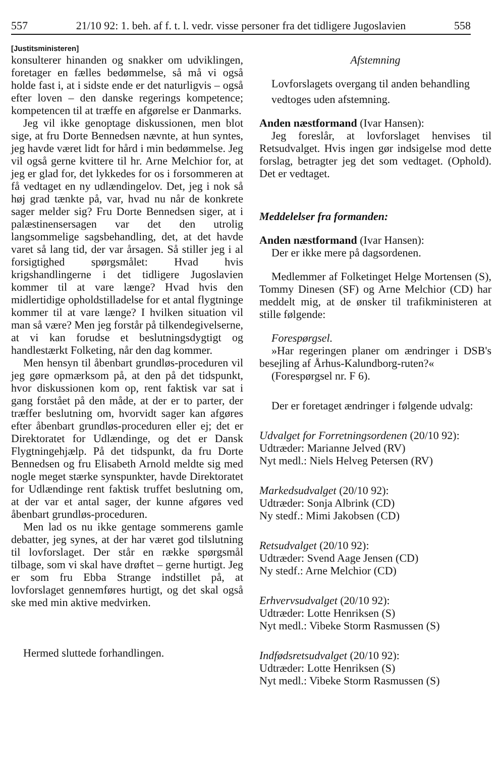557 21/10 92: 1. beh. af f. t. l. vedr. visse personer fra det tidligere Jugoslavien 558
[Justitsministeren]
konsulterer hinanden og snakker om udviklingen, foretager en fælles bedømmelse, så må vi også holde fast i, at i sidste ende er det naturligvis – også efter loven – den danske regerings kompetence; kompetencen til at træffe en afgørelse er Danmarks.
Jeg vil ikke genoptage diskussionen, men blot sige, at fru Dorte Bennedsen nævnte, at hun syntes, jeg havde været lidt for hård i min bedømmelse. Jeg vil også gerne kvittere til hr. Arne Melchior for, at jeg er glad for, det lykkedes for os i forsommeren at få vedtaget en ny udlændingelov. Det, jeg i nok så høj grad tænkte på, var, hvad nu når de konkrete sager melder sig? Fru Dorte Bennedsen siger, at i palæstinensersagen var det den utrolig langsommelige sagsbehandling, det, at det havde varet så lang tid, der var årsagen. Så stiller jeg i al forsigtighed spørgsmålet: Hvad hvis krigshandlingerne i det tidligere Jugoslavien kommer til at vare længe? Hvad hvis den midlertidige opholdstilladelse for et antal flygtninge kommer til at vare længe? I hvilken situation vil man så være? Men jeg forstår på tilkendegivelserne, at vi kan forudse et beslutningsdygtigt og handlestærkt Folketing, når den dag kommer.
Men hensyn til åbenbart grundløs-proceduren vil jeg gøre opmærksom på, at den på det tidspunkt, hvor diskussionen kom op, rent faktisk var sat i gang forstået på den måde, at der er to parter, der træffer beslutning om, hvorvidt sager kan afgøres efter åbenbart grundløs-proceduren eller ej; det er Direktoratet for Udlændinge, og det er Dansk Flygtningehjælp. På det tidspunkt, da fru Dorte Bennedsen og fru Elisabeth Arnold meldte sig med nogle meget stærke synspunkter, havde Direktoratet for Udlændinge rent faktisk truffet beslutning om, at der var et antal sager, der kunne afgøres ved åbenbart grundløs-proceduren.
Men lad os nu ikke gentage sommerens gamle debatter, jeg synes, at der har været god tilslutning til lovforslaget. Der står en række spørgsmål tilbage, som vi skal have drøftet – gerne hurtigt. Jeg er som fru Ebba Strange indstillet på, at lovforslaget gennemføres hurtigt, og det skal også ske med min aktive medvirken.
Hermed sluttede forhandlingen.
Afstemning
Lovforslagets overgang til anden behandling
vedtoges uden afstemning.
Anden næstformand (Ivar Hansen):
Jeg foreslår, at lovforslaget henvises til Retsudvalget. Hvis ingen gør indsigelse mod dette forslag, betragter jeg det som vedtaget. (Ophold). Det er vedtaget.
Meddelelser fra formanden:
Anden næstformand (Ivar Hansen):
Der er ikke mere på dagsordenen.
Medlemmer af Folketinget Helge Mortensen (S), Tommy Dinesen (SF) og Arne Melchior (CD) har meddelt mig, at de ønsker til trafikministeren at stille følgende:
Forespørgsel.
»Har regeringen planer om ændringer i DSB's besejling af Århus-Kalundborg-ruten?«
(Forespørgsel nr. F 6).
Der er foretaget ændringer i følgende udvalg:
Udvalget for Forretningsordenen (20/10 92):
Udtræder: Marianne Jelved (RV)
Nyt medl.: Niels Helveg Petersen (RV)
Markedsudvalget (20/10 92):
Udtræder: Sonja Albrink (CD)
Ny stedf.: Mimi Jakobsen (CD)
Retsudvalget (20/10 92):
Udtræder: Svend Aage Jensen (CD)
Ny stedf.: Arne Melchior (CD)
Erhvervsudvalget (20/10 92):
Udtræder: Lotte Henriksen (S)
Nyt medl.: Vibeke Storm Rasmussen (S)
Indfødsretsudvalget (20/10 92):
Udtræder: Lotte Henriksen (S)
Nyt medl.: Vibeke Storm Rasmussen (S)